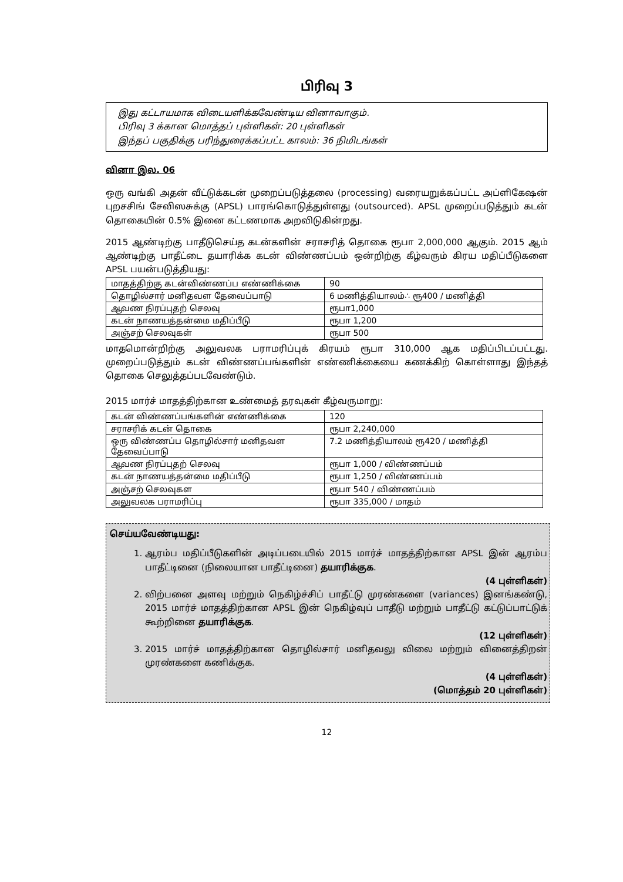பிரிவு 3
இது கட்டாயமாக விடையளிக்கவேண்டிய வினாவாகும்.
பிரிவு 3 க்கான மொத்தப் புள்ளிகள்: 20 புள்ளிகள்
இந்தப் பகுதிக்கு பரிந்துரைக்கப்பட்ட காலம்: 36 நிமிடங்கள்
வினா இல. 06
ஒரு வங்கி அதன் வீட்டுக்கடன் முறைப்படுத்தலை (processing) வரையறுக்கப்பட்ட அப்ளிகேஷன் புறசசிங் சேவிஸசுக்கு (APSL) பாரங்கொடுத்துள்ளது (outsourced). APSL முறைப்படுத்தும் கடன் தொகையின் 0.5% இனை கட்டணமாக அறவிடுகின்றது.
2015 ஆண்டிற்கு பாதீடுசெய்த கடன்களின் சராசரித் தொகை ரூபா 2,000,000 ஆகும். 2015 ஆம் ஆண்டிற்கு பாதீட்டை தயாரிக்க கடன் விண்ணப்பம் ஒன்றிற்கு கீழ்வரும் கிரய மதிப்பீடுகளை APSL பயன்படுத்தியது:
| மாதத்திற்கு கடன்விண்ணப்ப எண்ணிக்கை | 90 |
| தொழில்சார் மனிதவள தேவைப்பாடு | 6 மணித்தியாலம்∴ ரூ400 / மணித்தி |
| ஆவண நிரப்புதற் செலவு | ரூபா1,000 |
| கடன் நாணயத்தன்மை மதிப்பீடு | ரூபா 1,200 |
| அஞ்சற் செலவுகள் | ரூபா 500 |
மாதமொன்றிற்கு அலுவலக பராமரிப்புக் கிரயம் ரூபா 310,000 ஆக மதிப்பிடப்பட்டது. முறைப்படுத்தும் கடன் விண்ணப்பங்களின் எண்ணிக்கையை கணக்கிற் கொள்ளாது இந்தத் தொகை செலுத்தப்படவேண்டும்.
2015 மார்ச் மாதத்திற்கான உண்மைத் தரவுகள் கீழ்வருமாறு:
| கடன் விண்ணப்பங்களின் எண்ணிக்கை | 120 |
| சராசரிக் கடன் தொகை | ரூபா 2,240,000 |
| ஒரு விண்ணப்ப தொழில்சார் மனிதவள தேவைப்பாடு | 7.2 மணித்தியாலம் ரூ420 / மணித்தி |
| ஆவண நிரப்புதற் செலவு | ரூபா 1,000 / விண்ணப்பம் |
| கடன் நாணயத்தன்மை மதிப்பீடு | ரூபா 1,250 / விண்ணப்பம் |
| அஞ்சற் செலவுகள | ரூபா 540 / விண்ணப்பம் |
| அலுவலக பராமரிப்பு | ரூபா 335,000 / மாதம் |
செய்யவேண்டியது:
1. ஆரம்ப மதிப்பீடுகளின் அடிப்படையில் 2015 மார்ச் மாதத்திற்கான APSL இன் ஆரம்ப பாதீட்டினை (நிலையான பாதீட்டினை) தயாரிக்குக.
(4 புள்ளிகள்)
2. விற்பனை அளவு மற்றும் நெகிழ்ச்சிப் பாதீட்டு முரண்களை (variances) இனங்கண்டு, 2015 மார்ச் மாதத்திற்கான APSL இன் நெகிழ்வுப் பாதீடு மற்றும் பாதீட்டு கட்டுப்பாட்டுக் கூற்றினை தயாரிக்குக.
(12 புள்ளிகள்)
3. 2015 மார்ச் மாதத்திற்கான தொழில்சார் மனிதவலு விலை மற்றும் வினைத்திறன் முரண்களை கணிக்குக.
(4 புள்ளிகள்)
(மொத்தம் 20 புள்ளிகள்)
12